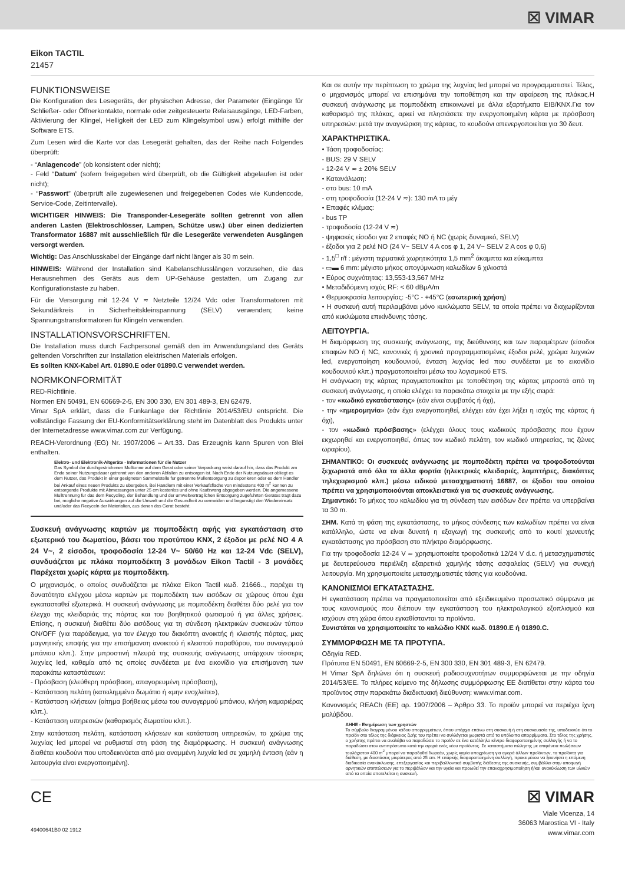☒ VIMAR
Eikon TACTIL
21457
FUNKTIONSWEISE
Die Konfiguration des Lesegeräts, der physischen Adresse, der Parameter (Eingänge für Schließer- oder Öffnerkontakte, normale oder zeitgesteuerte Relaisausgänge, LED-Farben, Aktivierung der Klingel, Helligkeit der LED zum Klingelsymbol usw.) erfolgt mithilfe der Software ETS.
Zum Lesen wird die Karte vor das Lesegerät gehalten, das der Reihe nach Folgendes überprüft:
- “Anlagencode” (ob konsistent oder nicht);
- Feld “Datum” (sofern freigegeben wird überprüft, ob die Gültigkeit abgelaufen ist oder nicht);
- “Passwort” (überprüft alle zugewiesenen und freigegebenen Codes wie Kundencode, Service-Code, Zeitintervalle).
WICHTIGER HINWEIS: Die Transponder-Lesegeräte sollten getrennt von allen anderen Lasten (Elektroschlösser, Lampen, Schütze usw.) über einen dedizierten Transformator 16887 mit ausschließlich für die Lesegeräte verwendeten Ausgängen versorgt werden.
Wichtig: Das Anschlusskabel der Eingänge darf nicht länger als 30 m sein.
HINWEIS: Während der Installation sind Kabelanschlusslängen vorzusehen, die das Herausnehmen des Geräts aus dem UP-Gehäuse gestatten, um Zugang zur Konfigurationstaste zu haben.
Für die Versorgung mit 12-24 V ≂ Netzteile 12/24 Vdc oder Transformatoren mit Sekundärkreis in Sicherheitskleinspannung (SELV) verwenden; keine Spannungstransformatoren für Klingeln verwenden.
INSTALLATIONSVORSCHRIFTEN.
Die Installation muss durch Fachpersonal gemäß den im Anwendungsland des Geräts geltenden Vorschriften zur Installation elektrischen Materials erfolgen.
Es sollten KNX-Kabel Art. 01890.E oder 01890.C verwendet werden.
NORMKONFORMITÄT
RED-Richtlinie.
Normen EN 50491, EN 60669-2-5, EN 300 330, EN 301 489-3, EN 62479.
Vimar SpA erklärt, dass die Funkanlage der Richtlinie 2014/53/EU entspricht. Die vollständige Fassung der EU-Konformitätserklärung steht im Datenblatt des Produkts unter der Internetadresse www.vimar.com zur Verfügung.
REACH-Verordnung (EG) Nr. 1907/2006 – Art.33. Das Erzeugnis kann Spuren von Blei enthalten.
Elektro- und Elektronik-Altgeräte - Informationen für die Nutzer
Das Symbol der durchgestrichenen Mulltonne auf dem Gerat oder seiner Verpackung weist darauf hin, dass das Produkt am Ende seiner Nutzungsdauer getrennt von den anderen Abfallen zu entsorgen ist. Nach Ende der Nutzungsdauer obliegt es dem Nutzer, das Produkt in einer geeigneten Sammelstelle fur getrennte Mullentsorgung zu deponieren oder es dem Handler bei Ankauf eines neuen Produkts zu ubergeben. Bei Handlern mit einer Verkaufsflache von mindestens 400 m<sup>2</sup> konnen zu entsorgende Produkte mit Abmessungen unter 25 cm kostenlos und ohne Kaufzwang abgegeben werden. Die angemessene Mulltrennung fur das dem Recycling, der Behandlung und der umweltvertraglichen Entsorgung zugefuhrten Gerates tragt dazu bei, mogliche negative Auswirkungen auf die Umwelt und die Gesundheit zu vermeiden und begunstigt den Wiedereinsatz und/oder das Recyceln der Materialien, aus denen das Gerat besteht.
Συσκευή ανάγνωσης καρτών με πομποδέκτη αφής για εγκατάσταση στο εξωτερικό του δωματίου, βάσει του προτύπου KNX, 2 έξοδοι με ρελέ NO 4 A 24 V~, 2 είσοδοι, τροφοδοσία 12-24 V~ 50/60 Hz και 12-24 Vdc (SELV), συνδυάζεται με πλάκα πομποδέκτη 3 μονάδων Eikon Tactil - 3 μονάδες Παρέχεται χωρίς κάρτα με πομποδέκτη.
Ο μηχανισμός, ο οποίος συνδυάζεται με πλάκα Eikon Tactil κωδ. 21666.., παρέχει τη δυνατότητα ελέγχου μέσω καρτών με πομποδέκτη των εισόδων σε χώρους όπου έχει εγκατασταθεί εξωτερικά. Η συσκευή ανάγνωσης με πομποδέκτη διαθέτει δύο ρελέ για τον έλεγχο της κλειδαριάς της πόρτας και του βοηθητικού φωτισμού ή για άλλες χρήσεις. Επίσης, η συσκευή διαθέτει δύο εισόδους για τη σύνδεση ηλεκτρικών συσκευών τύπου ON/OFF (για παράδειγμα, για τον έλεγχο του διακόπτη ανοικτής ή κλειστής πόρτας, μιας μαγνητικής επαφής για την επισήμανση ανοικτού ή κλειστού παραθύρου, του συναγερμού μπάνιου κλπ.). Στην μπροστινή πλευρά της συσκευής ανάγνωσης υπάρχουν τέσσερις λυχνίες led, καθεμία από τις οποίες συνδέεται με ένα εικονίδιο για επισήμανση των παρακάτω καταστάσεων:
- Πρόσβαση (ελεύθερη πρόσβαση, απαγορευμένη πρόσβαση),
- Κατάσταση πελάτη (κατειλημμένο δωμάτιο ή «μην ενοχλείτε»),
- Κατάσταση κλήσεων (αίτημα βοήθειας μέσω του συναγερμού μπάνιου, κλήση καμαριέρας κλπ.).
- Κατάσταση υπηρεσιών (καθαρισμός δωματίου κλπ.).
Στην κατάσταση πελάτη, κατάσταση κλήσεων και κατάσταση υπηρεσιών, το χρώμα της λυχνίας led μπορεί να ρυθμιστεί στη φάση της διαμόρφωσης. Η συσκευή ανάγνωσης διαθέτει κουδούνι που υποδεικνύεται από μια αναμμένη λυχνία led σε χαμηλή ένταση (εάν η λειτουργία είναι ενεργοποιημένη).
Και σε αυτήν την περίπτωση το χρώμα της λυχνίας led μπορεί να προγραμματιστεί. Τέλος, ο μηχανισμός μπορεί να επισημάνει την τοποθέτηση και την αφαίρεση της πλάκας.Η συσκευή ανάγνωσης με πομποδέκτη επικοινωνεί με άλλα εξαρτήματα EIB/KNX.Για τον καθαρισμό της πλάκας, αρκεί να πλησιάσετε την ενεργοποιημένη κάρτα με πρόσβαση υπηρεσιών: μετά την αναγνώριση της κάρτας, το κουδούνι απενεργοποιείται για 30 δευτ.
ΧΑΡΑΚΤΗΡΙΣΤΙΚΑ.
• Τάση τροφοδοσίας:
- BUS: 29 V SELV
- 12-24 V ≂ ± 20% SELV
• Κατανάλωση:
- στο bus: 10 mA
- στη τροφοδοσία (12-24 V ≂): 130 mA το μέγ
• Επαφές κλέμας:
- bus TP
- τροφοδοσία (12-24 V ≂)
- ψηφιακές είσοδοι για 2 επαφές NO ή NC (χωρίς δυναμικό, SELV)
- έξοδοι για 2 ρελέ NO (24 V~ SELV 4 A cos φ 1, 24 V~ SELV 2 A cos φ 0,6)
- 1,5<sup>□</sup> r/f : μέγιστη τερματικά χωρητικότητα 1,5 mm<sup>2</sup> άκαμπτα και εύκαμπτα
- ▭▬ 6 mm: μέγιστο μήκος απογύμνωση καλωδίων 6 χιλιοστά
• Εύρος συχνότητας: 13,553-13,567 MHz
• Μεταδιδόμενη ισχύς RF: < 60 dBμA/m
• Θερμοκρασία λειτουργίας: -5°C - +45°C (εσωτερική χρήση)
• Η συσκευή αυτή περιλαμβάνει μόνο κυκλώματα SELV, τα οποία πρέπει να διαχωρίζονται από κυκλώματα επικίνδυνης τάσης.
ΛΕΙΤΟΥΡΓΙΑ.
Η διαμόρφωση της συσκευής ανάγνωσης, της διεύθυνσης και των παραμέτρων (είσοδοι επαφών NO ή NC, κανονικές ή χρονικά προγραμματισμένες έξοδοι ρελέ, χρώμα λυχνιών led, ενεργοποίηση κουδουνιού, ένταση λυχνίας led που συνδέεται με το εικονίδιο κουδουνιού κλπ.) πραγματοποιείται μέσω του λογισμικού ETS.
Η ανάγνωση της κάρτας πραγματοποιείται με τοποθέτηση της κάρτας μπροστά από τη συσκευή ανάγνωσης, η οποία ελέγχει τα παρακάτω στοιχεία με την εξής σειρά:
- τον «κωδικό εγκατάστασης» (εάν είναι συμβατός ή όχι),
- την «ημερομηνία» (εάν έχει ενεργοποιηθεί, ελέγχει εάν έχει λήξει η ισχύς της κάρτας ή όχι),
- τον «κωδικό πρόσβασης» (ελέγχει όλους τους κωδικούς πρόσβασης που έχουν εκχωρηθεί και ενεργοποιηθεί, όπως τον κωδικό πελάτη, τον κωδικό υπηρεσίας, τις ζώνες ωραρίου).
ΣΗΜΑΝΤΙΚΟ: Οι συσκευές ανάγνωσης με πομποδέκτη πρέπει να τροφοδοτούνται ξεχωριστά από όλα τα άλλα φορτία (ηλεκτρικές κλειδαριές, λαμπτήρες, διακόπτες τηλεχειρισμού κλπ.) μέσω ειδικού μετασχηματιστή 16887, οι έξοδοι του οποίου πρέπει να χρησιμοποιούνται αποκλειστικά για τις συσκευές ανάγνωσης.
Σημαντικό: Το μήκος του καλωδίου για τη σύνδεση των εισόδων δεν πρέπει να υπερβαίνει τα 30 m.
ΣΗΜ. Κατά τη φάση της εγκατάστασης, το μήκος σύνδεσης των καλωδίων πρέπει να είναι κατάλληλο, ώστε να είναι δυνατή η εξαγωγή της συσκευής από το κουτί χωνευτής εγκατάστασης για πρόσβαση στο πλήκτρο διαμόρφωσης.
Για την τροφοδοσία 12-24 V ≂ χρησιμοποιείτε τροφοδοτικά 12/24 V d.c. ή μετασχηματιστές με δευτερεύουσα περιέλιξη εξαιρετικά χαμηλής τάσης ασφαλείας (SELV) για συνεχή λειτουργία. Μη χρησιμοποιείτε μετασχηματιστές τάσης για κουδούνια.
ΚΑΝΟΝΙΣΜΟΙ ΕΓΚΑΤΑΣΤΑΣΗΣ.
Η εγκατάσταση πρέπει να πραγματοποιείται από εξειδικευμένο προσωπικό σύμφωνα με τους κανονισμούς που διέπουν την εγκατάσταση του ηλεκτρολογικού εξοπλισμού και ισχύουν στη χώρα όπου εγκαθίστανται τα προϊόντα.
Συνιστάται να χρησιμοποιείτε το καλώδιο KNX κωδ. 01890.E ή 01890.C.
ΣΥΜΜΟΡΦΩΣΗ ΜΕ ΤΑ ΠΡΟΤΥΠΑ.
Οδηγία RED.
Πρότυπα EN 50491, EN 60669-2-5, EN 300 330, EN 301 489-3, EN 62479.
Η Vimar SpA δηλώνει ότι η συσκευή ραδιοσυχνοτήτων συμμορφώνεται με την οδηγία 2014/53/ΕΕ. Το πλήρες κείμενο της δήλωσης συμμόρφωσης ΕΕ διατίθεται στην κάρτα του προϊόντος στην παρακάτω διαδικτυακή διεύθυνση: www.vimar.com.
Κανονισμός REACh (ΕΕ) αρ. 1907/2006 – Άρθρο 33. Το προϊόν μπορεί να περιέχει ίχνη μολύβδου.
ΑΗΗΕ - Ενημέρωση των χρηστών
Το σύμβολο διαγραμμένου κάδου απορριμμάτων, όπου υπάρχει επάνω στη συσκευή ή στη συσκευασία της, υποδεικνύει ότι το προϊόν στο τέλος της διάρκειας ζωής του πρέπει να συλλέγεται χωριστά από τα υπόλοιπα απορρίμματα. Στο τέλος της χρήσης, ο χρήστης πρέπει να αναλάβει να παραδώσει το προϊόν σε ένα κατάλληλο κέντρο διαφοροποιημένης συλλογής ή να το παραδώσει στον αντιπρόσωπο κατά την αγορά ενός νέου προϊόντος. Σε καταστήματα πώλησης με επιφάνεια πωλήσεων τουλάχιστον 400 m<sup>2</sup> μπορεί να παραδοθεί δωρεάν, χωρίς καμία υποχρέωση για αγορά άλλων προϊόντων, τα προϊόντα για διάθεση, με διαστάσεις μικρότερες από 25 cm. Η επαρκής διαφοροποιημένη συλλογή, προκειμένου να ξεκινήσει η επόμενη διαδικασία ανακύκλωσης, επεξεργασίας και περιβαλλοντικά συμβατής διάθεσης της συσκευής, συμβάλλει στην αποφυγή αρνητικών επιπτώσεων για το περιβάλλον και την υγεία και προωθεί την επαναχρησιμοποίηση ή/και ανακύκλωση των υλικών από τα οποία αποτελείται η συσκευή.
CE
49400641B0 02 1912
☒ VIMAR
Viale Vicenza, 14
36063 Marostica VI - Italy
www.vimar.com